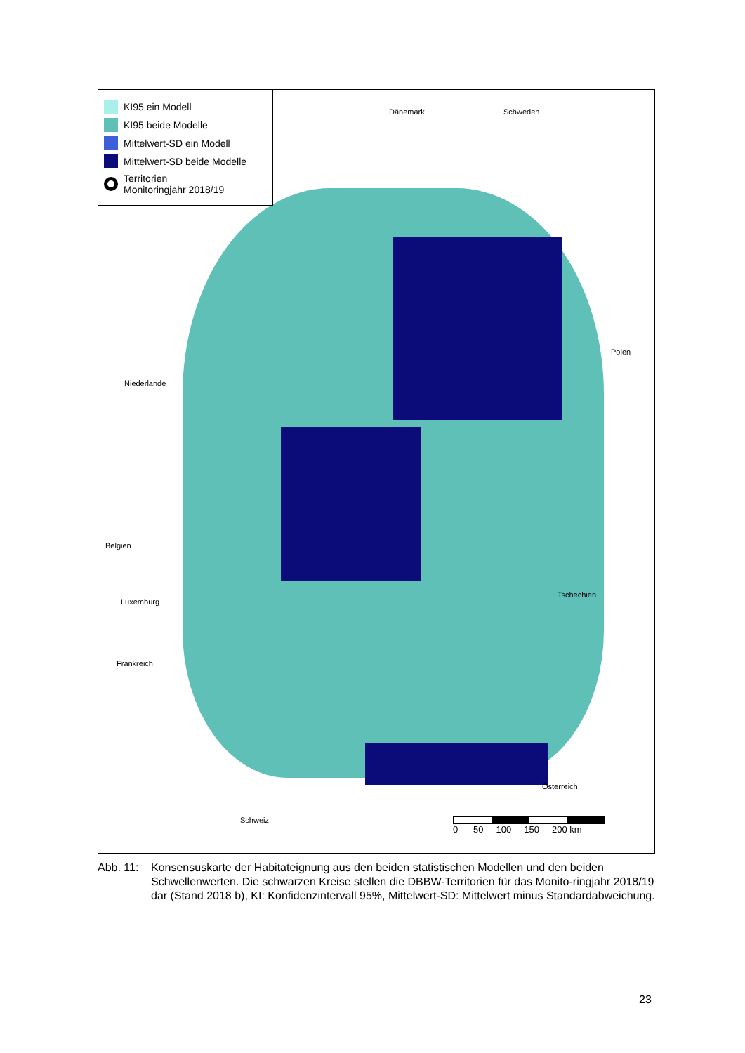KI95 ein Modell
KI95 beide Modelle
Mittelwert-SD ein Modell
Mittelwert-SD beide Modelle
Territorien
Monitoringjahr 2018/19
Dänemark Schweden
Polen
Niederlande
Belgien
Luxemburg
Frankreich
Tschechien
Österreich
Schweiz
0 50 100 150 200 km
Abb. 11: Konsensuskarte der Habitateignung aus den beiden statistischen Modellen und den beiden Schwellenwerten. Die schwarzen Kreise stellen die DBBW-Territorien für das Monito-ringjahr 2018/19 dar (Stand 2018 b), KI: Konfidenzintervall 95%, Mittelwert-SD: Mittelwert minus Standardabweichung.
23